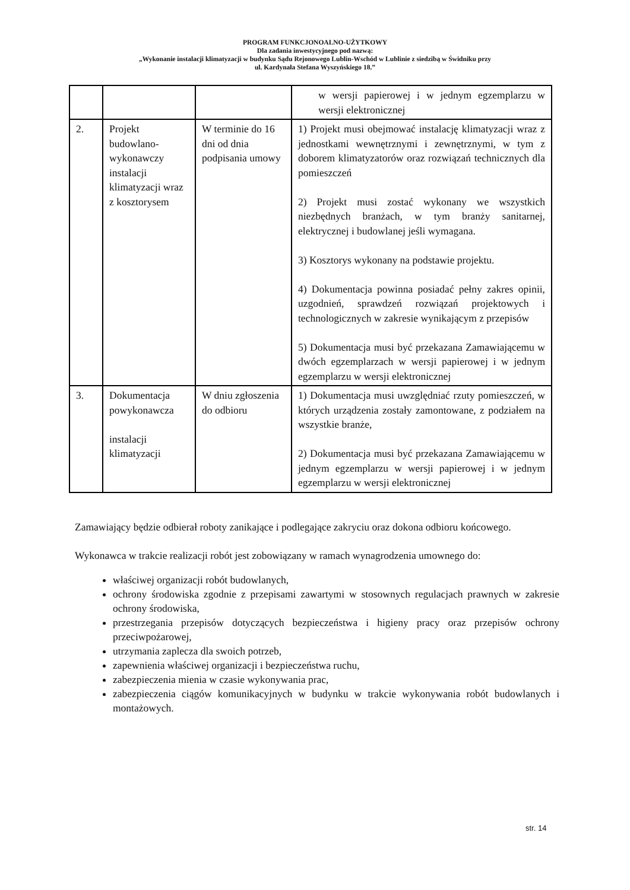PROGRAM FUNKCJONOALNO-UŻYTKOWY
Dla zadania inwestycyjnego pod nazwą:
„Wykonanie instalacji klimatyzacji w budynku Sądu Rejonowego Lublin-Wschód w Lublinie z siedzibą w Świdniku przy
ul. Kardynała Stefana Wyszyńskiego 18.”
| | | | w wersji papierowej i w jednym egzemplarzu w wersji elektronicznej |
| 2. | Projekt budowlano-wykonawczy instalacji klimatyzacji wraz z kosztorysem | W terminie do 16 dni od dnia podpisania umowy | 1) Projekt musi obejmować instalację klimatyzacji wraz z jednostkami wewnętrznymi i zewnętrznymi, w tym z doborem klimatyzatorów oraz rozwiązań technicznych dla pomieszczeń 2) Projekt musi zostać wykonany we wszystkich niezbędnych branżach, w tym branży sanitarnej, elektrycznej i budowlanej jeśli wymagana. 3) Kosztorys wykonany na podstawie projektu. 4) Dokumentacja powinna posiadać pełny zakres opinii, uzgodnień, sprawdzeń rozwiązań projektowych i technologicznych w zakresie wynikającym z przepisów 5) Dokumentacja musi być przekazana Zamawiającemu w dwóch egzemplarzach w wersji papierowej i w jednym egzemplarzu w wersji elektronicznej |
| 3. | Dokumentacja powykonawcza instalacji klimatyzacji | W dniu zgłoszenia do odbioru | 1) Dokumentacja musi uwzględniać rzuty pomieszczeń, w których urządzenia zostały zamontowane, z podziałem na wszystkie branże, 2) Dokumentacja musi być przekazana Zamawiającemu w jednym egzemplarzu w wersji papierowej i w jednym egzemplarzu w wersji elektronicznej |
Zamawiający będzie odbierał roboty zanikające i podlegające zakryciu oraz dokona odbioru końcowego.
Wykonawca w trakcie realizacji robót jest zobowiązany w ramach wynagrodzenia umownego do:
właściwej organizacji robót budowlanych,
ochrony środowiska zgodnie z przepisami zawartymi w stosownych regulacjach prawnych w zakresie ochrony środowiska,
przestrzegania przepisów dotyczących bezpieczeństwa i higieny pracy oraz przepisów ochrony przeciwpożarowej,
utrzymania zaplecza dla swoich potrzeb,
zapewnienia właściwej organizacji i bezpieczeństwa ruchu,
zabezpieczenia mienia w czasie wykonywania prac,
zabezpieczenia ciągów komunikacyjnych w budynku w trakcie wykonywania robót budowlanych i montażowych.
str. 14